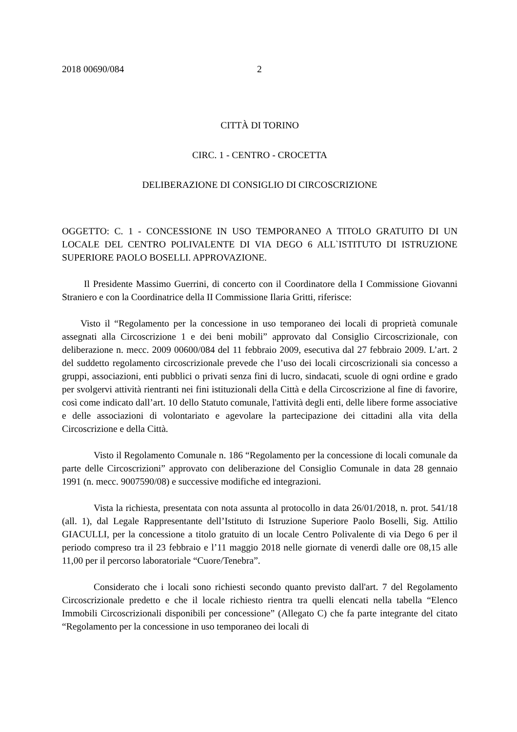2018 00690/084 2
CITTÀ DI TORINO
CIRC. 1 - CENTRO - CROCETTA
DELIBERAZIONE DI CONSIGLIO DI CIRCOSCRIZIONE
OGGETTO: C. 1 - CONCESSIONE IN USO TEMPORANEO A TITOLO GRATUITO DI UN LOCALE DEL CENTRO POLIVALENTE DI VIA DEGO 6 ALL`ISTITUTO DI ISTRUZIONE SUPERIORE PAOLO BOSELLI. APPROVAZIONE.
Il Presidente Massimo Guerrini, di concerto con il Coordinatore della I Commissione Giovanni Straniero e con la Coordinatrice della II Commissione Ilaria Gritti, riferisce:
Visto il “Regolamento per la concessione in uso temporaneo dei locali di proprietà comunale assegnati alla Circoscrizione 1 e dei beni mobili” approvato dal Consiglio Circoscrizionale, con deliberazione n. mecc. 2009 00600/084 del 11 febbraio 2009, esecutiva dal 27 febbraio 2009. L’art. 2 del suddetto regolamento circoscrizionale prevede che l’uso dei locali circoscrizionali sia concesso a gruppi, associazioni, enti pubblici o privati senza fini di lucro, sindacati, scuole di ogni ordine e grado per svolgervi attività rientranti nei fini istituzionali della Città e della Circoscrizione al fine di favorire, così come indicato dall’art. 10 dello Statuto comunale, l'attività degli enti, delle libere forme associative e delle associazioni di volontariato e agevolare la partecipazione dei cittadini alla vita della Circoscrizione e della Città.
Visto il Regolamento Comunale n. 186 “Regolamento per la concessione di locali comunale da parte delle Circoscrizioni” approvato con deliberazione del Consiglio Comunale in data 28 gennaio 1991 (n. mecc. 9007590/08) e successive modifiche ed integrazioni.
Vista la richiesta, presentata con nota assunta al protocollo in data 26/01/2018, n. prot. 541/18 (all. 1), dal Legale Rappresentante dell’Istituto di Istruzione Superiore Paolo Boselli, Sig. Attilio GIACULLI, per la concessione a titolo gratuito di un locale Centro Polivalente di via Dego 6 per il periodo compreso tra il 23 febbraio e l’11 maggio 2018 nelle giornate di venerdì dalle ore 08,15 alle 11,00 per il percorso laboratoriale “Cuore/Tenebra”.
Considerato che i locali sono richiesti secondo quanto previsto dall'art. 7 del Regolamento Circoscrizionale predetto e che il locale richiesto rientra tra quelli elencati nella tabella “Elenco Immobili Circoscrizionali disponibili per concessione” (Allegato C) che fa parte integrante del citato “Regolamento per la concessione in uso temporaneo dei locali di